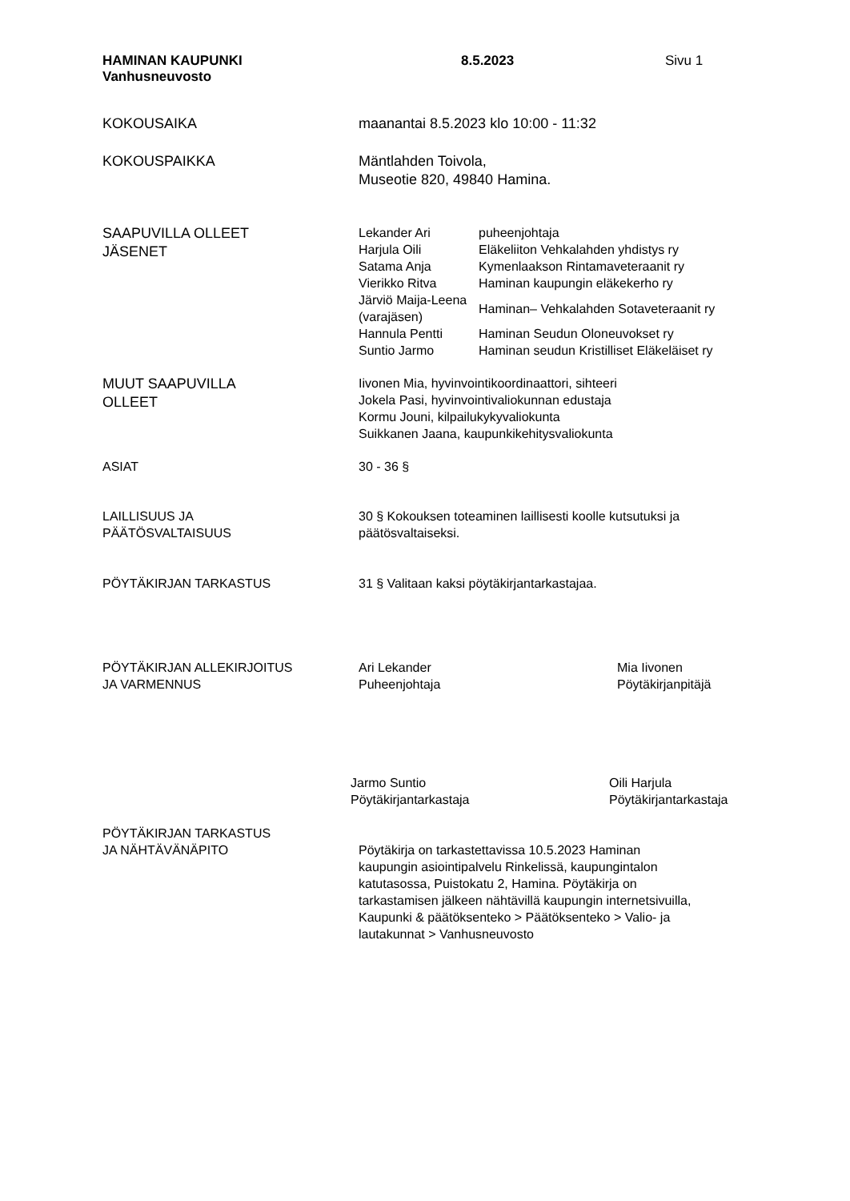HAMINAN KAUPUNKI
Vanhusneuvosto
8.5.2023 Sivu 1
KOKOUSAIKA maanantai 8.5.2023 klo 10:00 - 11:32
KOKOUSPAIKKA Mäntlahden Toivola,
Museotie 820, 49840 Hamina.
SAAPUVILLA OLLEET
JÄSENET
| Lekander Ari | puheenjohtaja |
| Harjula Oili | Eläkeliiton Vehkalahden yhdistys ry |
| Satama Anja | Kymenlaakson Rintamaveteraanit ry |
| Vierikko Ritva | Haminan kaupungin eläkekerho ry |
| Järviö Maija-Leena (varajäsen) | Haminan– Vehkalahden Sotaveteraanit ry |
| Hannula Pentti | Haminan Seudun Oloneuvokset ry |
| Suntio Jarmo | Haminan seudun Kristilliset Eläkeläiset ry |
MUUT SAAPUVILLA
OLLEET
Iivonen Mia, hyvinvointikoordinaattori, sihteeri
Jokela Pasi, hyvinvointivaliokunnan edustaja
Kormu Jouni, kilpailukykyvaliokunta
Suikkanen Jaana, kaupunkikehitysvaliokunta
ASIAT 30 - 36 §
LAILLISUUS JA
PÄÄTÖSVALTAISUUS
30 § Kokouksen toteaminen laillisesti koolle kutsutuksi ja
päätösvaltaiseksi.
PÖYTÄKIRJAN TARKASTUS 31 § Valitaan kaksi pöytäkirjantarkastajaa.
PÖYTÄKIRJAN ALLEKIRJOITUS
JA VARMENNUS
Ari Lekander
Puheenjohtaja
Mia Iivonen
Pöytäkirjanpitäjä
Jarmo Suntio
Pöytäkirjantarkastaja
Oili Harjula
Pöytäkirjantarkastaja
PÖYTÄKIRJAN TARKASTUS
JA NÄHTÄVÄNÄPITO
Pöytäkirja on tarkastettavissa 10.5.2023 Haminan
kaupungin asiointipalvelu Rinkelissä, kaupungintalon
katutasossa, Puistokatu 2, Hamina. Pöytäkirja on
tarkastamisen jälkeen nähtävillä kaupungin internetsivuilla,
Kaupunki & päätöksenteko > Päätöksenteko > Valio- ja
lautakunnat > Vanhusneuvosto